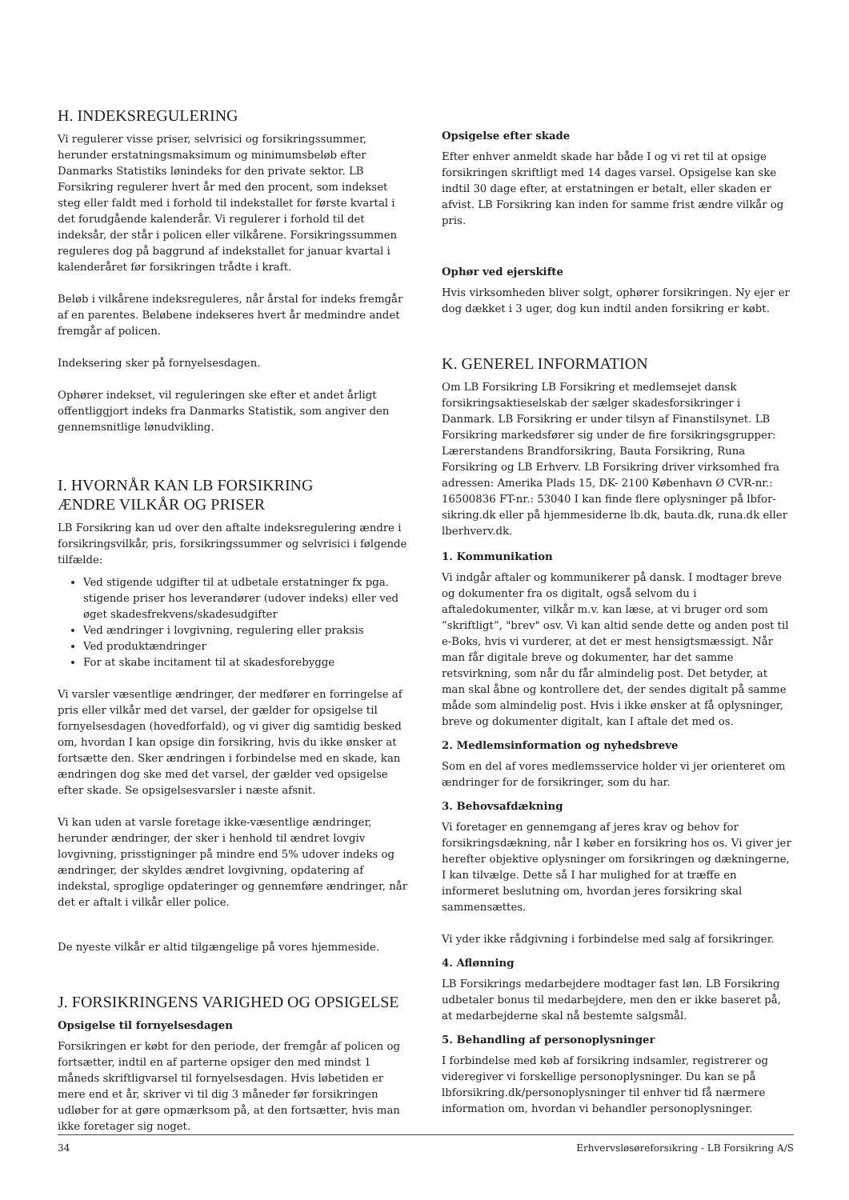H. INDEKSREGULERING
Vi regulerer visse priser, selvrisici og forsikringssummer, herunder erstatningsmaksimum og minimumsbeløb efter Danmarks Statistiks lønindeks for den private sektor. LB Forsikring regulerer hvert år med den procent, som indekset steg eller faldt med i forhold til indekstallet for første kvartal i det forudgående kalenderår. Vi regulerer i forhold til det indeksår, der står i policen eller vilkårene. Forsikringssummen reguleres dog på baggrund af indekstallet for januar kvartal i kalenderåret før forsikringen trådte i kraft.
Beløb i vilkårene indeksreguleres, når årstal for indeks fremgår af en parentes. Beløbene indekseres hvert år medmindre andet fremgår af policen.
Indeksering sker på fornyelsesdagen.
Ophører indekset, vil reguleringen ske efter et andet årligt offentliggjort indeks fra Danmarks Statistik, som angiver den gennemsnitlige lønudvikling.
I. HVORNÅR KAN LB FORSIKRING
ÆNDRE VILKÅR OG PRISER
LB Forsikring kan ud over den aftalte indeksregulering ændre i forsikringsvilkår, pris, forsikringssummer og selvrisici i følgende tilfælde:
Ved stigende udgifter til at udbetale erstatninger fx pga. stigende priser hos leverandører (udover indeks) eller ved øget skadesfrekvens/skadesudgifter
Ved ændringer i lovgivning, regulering eller praksis
Ved produktændringer
For at skabe incitament til at skadesforebygge
Vi varsler væsentlige ændringer, der medfører en forringelse af pris eller vilkår med det varsel, der gælder for opsigelse til fornyelsesdagen (hovedforfald), og vi giver dig samtidig besked om, hvordan I kan opsige din forsikring, hvis du ikke ønsker at fortsætte den. Sker ændringen i forbindelse med en skade, kan ændringen dog ske med det varsel, der gælder ved opsigelse efter skade. Se opsigelsesvarsler i næste afsnit.
Vi kan uden at varsle foretage ikke-væsentlige ændringer, herunder ændringer, der sker i henhold til ændret lovgiv lovgivning, prisstigninger på mindre end 5% udover indeks og ændringer, der skyldes ændret lovgivning, opdatering af indekstal, sproglige opdateringer og gennemføre ændringer, når det er aftalt i vilkår eller police.
De nyeste vilkår er altid tilgængelige på vores hjemmeside.
J. FORSIKRINGENS VARIGHED OG OPSIGELSE
Opsigelse til fornyelsesdagen
Forsikringen er købt for den periode, der fremgår af policen og fortsætter, indtil en af parterne opsiger den med mindst 1 måneds skriftligvarsel til fornyelsesdagen. Hvis løbetiden er mere end et år, skriver vi til dig 3 måneder før forsikringen udløber for at gøre opmærksom på, at den fortsætter, hvis man ikke foretager sig noget.
Opsigelse efter skade
Efter enhver anmeldt skade har både I og vi ret til at opsige forsikringen skriftligt med 14 dages varsel. Opsigelse kan ske indtil 30 dage efter, at erstatningen er betalt, eller skaden er afvist. LB Forsikring kan inden for samme frist ændre vilkår og pris.
Ophør ved ejerskifte
Hvis virksomheden bliver solgt, ophører forsikringen. Ny ejer er dog dækket i 3 uger, dog kun indtil anden forsikring er købt.
K. GENEREL INFORMATION
Om LB Forsikring LB Forsikring et medlemsejet dansk forsikringsaktieselskab der sælger skadesforsikringer i Danmark. LB Forsikring er under tilsyn af Finanstilsynet. LB Forsikring markedsfører sig under de fire forsikringsgrupper: Lærerstandens Brandforsikring, Bauta Forsikring, Runa Forsikring og LB Erhverv. LB Forsikring driver virksomhed fra adressen: Amerika Plads 15, DK- 2100 København Ø CVR-nr.: 16500836 FT-nr.: 53040 I kan finde flere oplysninger på lbfor-sikring.dk eller på hjemmesiderne lb.dk, bauta.dk, runa.dk eller lberhverv.dk.
1. Kommunikation
Vi indgår aftaler og kommunikerer på dansk. I modtager breve og dokumenter fra os digitalt, også selvom du i aftaledokumenter, vilkår m.v. kan læse, at vi bruger ord som ”skriftligt”, "brev" osv. Vi kan altid sende dette og anden post til e-Boks, hvis vi vurderer, at det er mest hensigtsmæssigt. Når man får digitale breve og dokumenter, har det samme retsvirkning, som når du får almindelig post. Det betyder, at man skal åbne og kontrollere det, der sendes digitalt på samme måde som almindelig post. Hvis i ikke ønsker at få oplysninger, breve og dokumenter digitalt, kan I aftale det med os.
2. Medlemsinformation og nyhedsbreve
Som en del af vores medlemsservice holder vi jer orienteret om ændringer for de forsikringer, som du har.
3. Behovsafdækning
Vi foretager en gennemgang af jeres krav og behov for forsikringsdækning, når I køber en forsikring hos os. Vi giver jer herefter objektive oplysninger om forsikringen og dækningerne, I kan tilvælge. Dette så I har mulighed for at træffe en informeret beslutning om, hvordan jeres forsikring skal sammensættes.
Vi yder ikke rådgivning i forbindelse med salg af forsikringer.
4. Aflønning
LB Forsikrings medarbejdere modtager fast løn. LB Forsikring udbetaler bonus til medarbejdere, men den er ikke baseret på, at medarbejderne skal nå bestemte salgsmål.
5. Behandling af personoplysninger
I forbindelse med køb af forsikring indsamler, registrerer og videregiver vi forskellige personoplysninger. Du kan se på lbforsikring.dk/personoplysninger til enhver tid få nærmere information om, hvordan vi behandler personoplysninger.
34 Erhvervsløsøreforsikring - LB Forsikring A/S